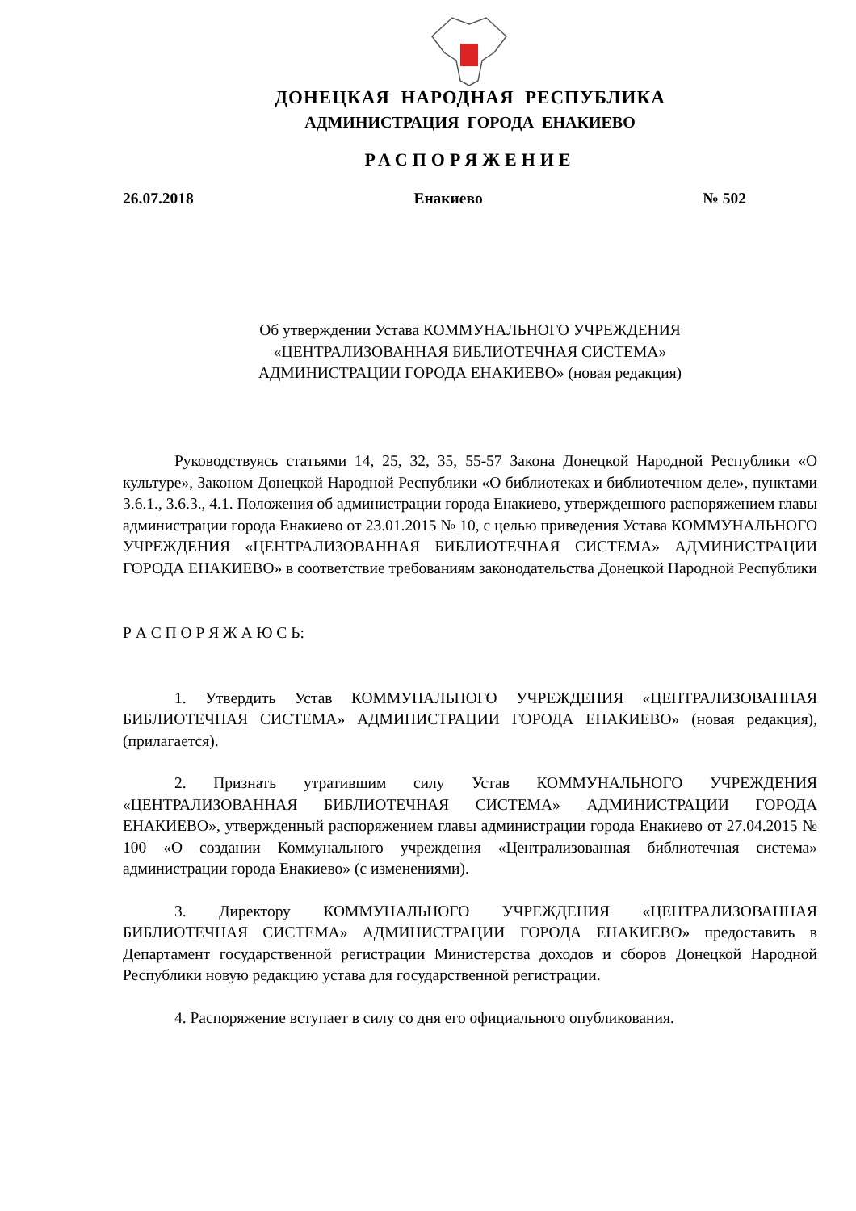ДОНЕЦКАЯ НАРОДНАЯ РЕСПУБЛИКА
АДМИНИСТРАЦИЯ ГОРОДА ЕНАКИЕВО
РАСПОРЯЖЕНИЕ
26.07.2018 Енакиево № 502
Об утверждении Устава КОММУНАЛЬНОГО УЧРЕЖДЕНИЯ
«ЦЕНТРАЛИЗОВАННАЯ БИБЛИОТЕЧНАЯ СИСТЕМА»
АДМИНИСТРАЦИИ ГОРОДА ЕНАКИЕВО» (новая редакция)
Руководствуясь статьями 14, 25, 32, 35, 55-57 Закона Донецкой Народной Республики «О культуре», Законом Донецкой Народной Республики «О библиотеках и библиотечном деле», пунктами 3.6.1., 3.6.3., 4.1. Положения об администрации города Енакиево, утвержденного распоряжением главы администрации города Енакиево от 23.01.2015 № 10, с целью приведения Устава КОММУНАЛЬНОГО УЧРЕЖДЕНИЯ «ЦЕНТРАЛИЗОВАННАЯ БИБЛИОТЕЧНАЯ СИСТЕМА» АДМИНИСТРАЦИИ ГОРОДА ЕНАКИЕВО» в соответствие требованиям законодательства Донецкой Народной Республики
Р А С П О Р Я Ж А Ю С Ь:
1. Утвердить Устав КОММУНАЛЬНОГО УЧРЕЖДЕНИЯ «ЦЕНТРАЛИЗОВАННАЯ БИБЛИОТЕЧНАЯ СИСТЕМА» АДМИНИСТРАЦИИ ГОРОДА ЕНАКИЕВО» (новая редакция), (прилагается).
2. Признать утратившим силу Устав КОММУНАЛЬНОГО УЧРЕЖДЕНИЯ «ЦЕНТРАЛИЗОВАННАЯ БИБЛИОТЕЧНАЯ СИСТЕМА» АДМИНИСТРАЦИИ ГОРОДА ЕНАКИЕВО», утвержденный распоряжением главы администрации города Енакиево от 27.04.2015 № 100 «О создании Коммунального учреждения «Централизованная библиотечная система» администрации города Енакиево» (с изменениями).
3. Директору КОММУНАЛЬНОГО УЧРЕЖДЕНИЯ «ЦЕНТРАЛИЗОВАННАЯ БИБЛИОТЕЧНАЯ СИСТЕМА» АДМИНИСТРАЦИИ ГОРОДА ЕНАКИЕВО» предоставить в Департамент государственной регистрации Министерства доходов и сборов Донецкой Народной Республики новую редакцию устава для государственной регистрации.
4. Распоряжение вступает в силу со дня его официального опубликования.